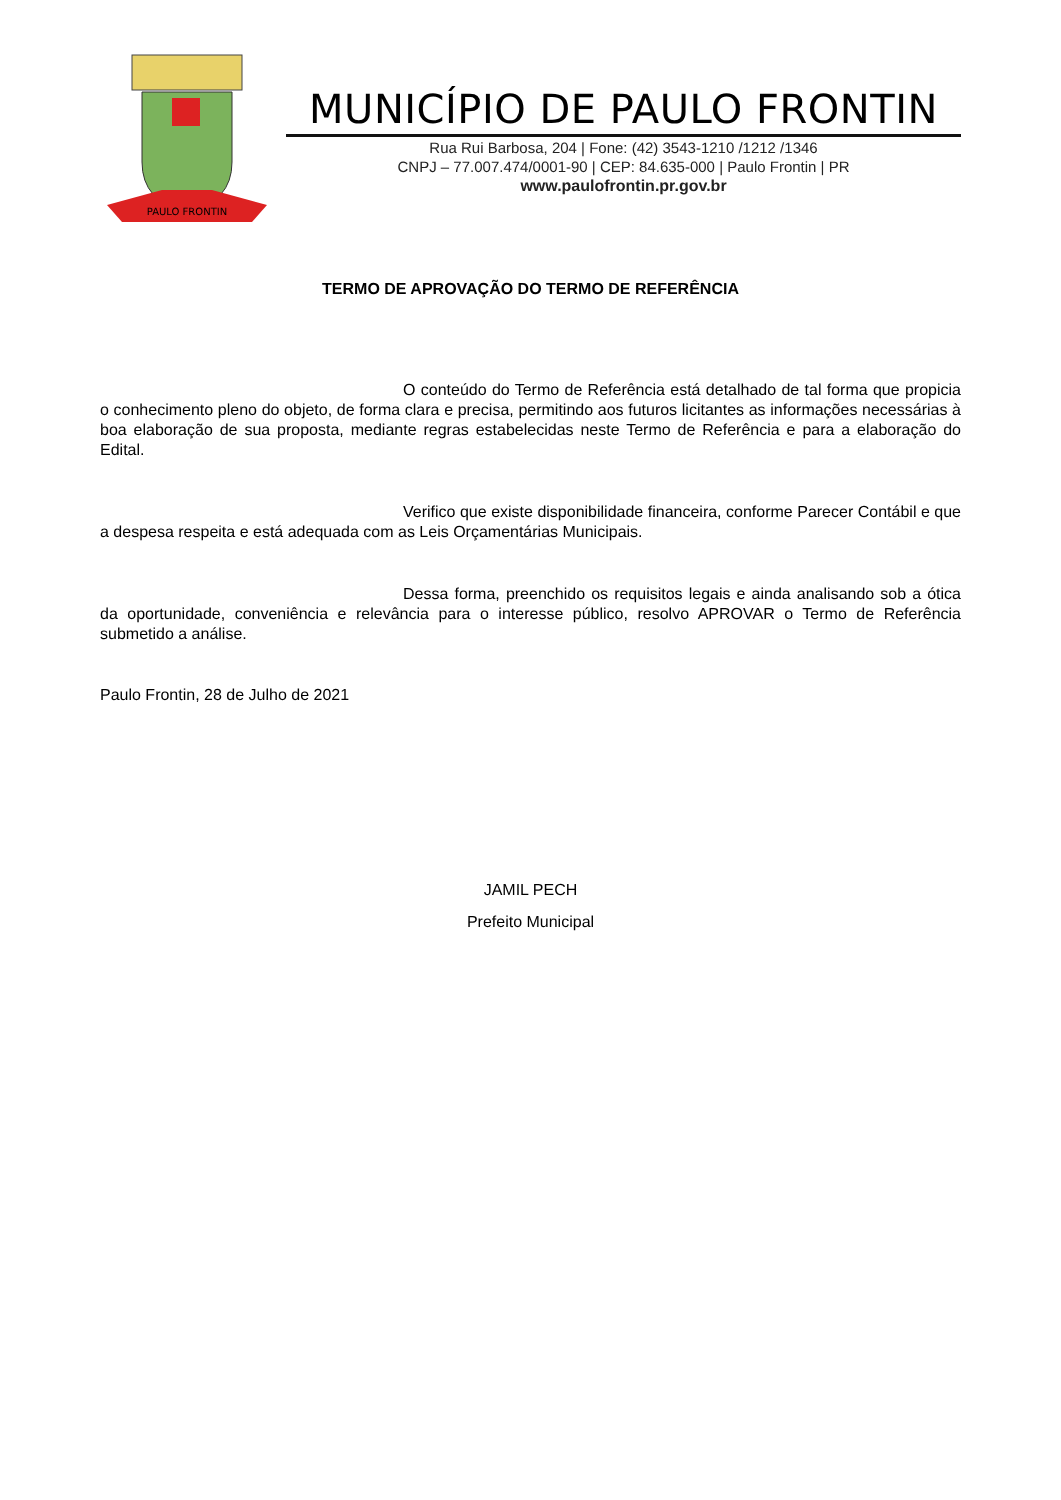PAULO FRONTIN
MUNICÍPIO DE PAULO FRONTIN
Rua Rui Barbosa, 204 | Fone: (42) 3543-1210 /1212 /1346
CNPJ – 77.007.474/0001-90 | CEP: 84.635-000 | Paulo Frontin | PR
www.paulofrontin.pr.gov.br
TERMO DE APROVAÇÃO DO TERMO DE REFERÊNCIA
O conteúdo do Termo de Referência está detalhado de tal forma que propicia o conhecimento pleno do objeto, de forma clara e precisa, permitindo aos futuros licitantes as informações necessárias à boa elaboração de sua proposta, mediante regras estabelecidas neste Termo de Referência e para a elaboração do Edital.
Verifico que existe disponibilidade financeira, conforme Parecer Contábil e que a despesa respeita e está adequada com as Leis Orçamentárias Municipais.
Dessa forma, preenchido os requisitos legais e ainda analisando sob a ótica da oportunidade, conveniência e relevância para o interesse público, resolvo APROVAR o Termo de Referência submetido a análise.
Paulo Frontin, 28 de Julho de 2021
JAMIL PECH
Prefeito Municipal